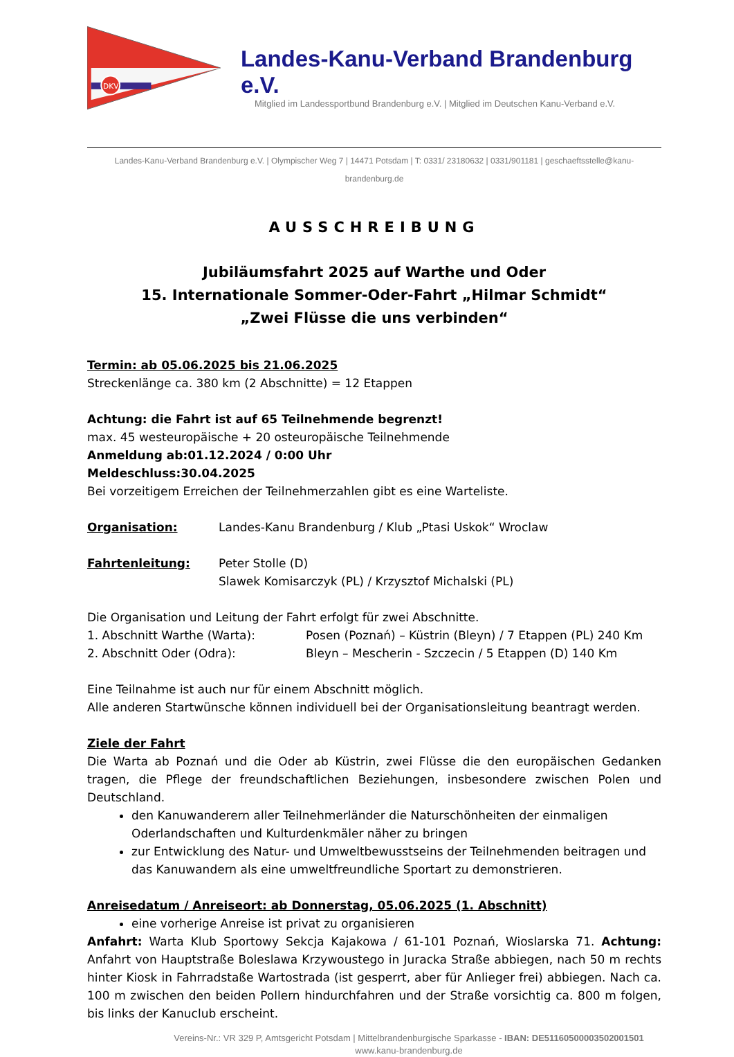DKV
Landes-Kanu-Verband Brandenburg e.V.
Mitglied im Landessportbund Brandenburg e.V. | Mitglied im Deutschen Kanu-Verband e.V.
Landes-Kanu-Verband Brandenburg e.V. | Olympischer Weg 7 | 14471 Potsdam | T: 0331/ 23180632 | 0331/901181 | geschaeftsstelle@kanu-brandenburg.de
AUSSCHREIBUNG
Jubiläumsfahrt 2025 auf Warthe und Oder
15. Internationale Sommer-Oder-Fahrt „Hilmar Schmidt“
„Zwei Flüsse die uns verbinden“
Termin: ab 05.06.2025 bis 21.06.2025
Streckenlänge ca. 380 km (2 Abschnitte) = 12 Etappen
Achtung: die Fahrt ist auf 65 Teilnehmende begrenzt!
max. 45 westeuropäische + 20 osteuropäische Teilnehmende
Anmeldung ab: 01.12.2024 / 0:00 Uhr
Meldeschluss: 30.04.2025
Bei vorzeitigem Erreichen der Teilnehmerzahlen gibt es eine Warteliste.
Organisation: Landes-Kanu Brandenburg / Klub „Ptasi Uskok“ Wroclaw
Fahrtenleitung: Peter Stolle (D)
Slawek Komisarczyk (PL) / Krzysztof Michalski (PL)
Die Organisation und Leitung der Fahrt erfolgt für zwei Abschnitte.
1. Abschnitt Warthe (Warta): Posen (Poznań) – Küstrin (Bleyn) / 7 Etappen (PL) 240 Km
2. Abschnitt Oder (Odra): Bleyn – Mescherin - Szczecin / 5 Etappen (D) 140 Km
Eine Teilnahme ist auch nur für einem Abschnitt möglich.
Alle anderen Startwünsche können individuell bei der Organisationsleitung beantragt werden.
Ziele der Fahrt
Die Warta ab Poznań und die Oder ab Küstrin, zwei Flüsse die den europäischen Gedanken tragen, die Pflege der freundschaftlichen Beziehungen, insbesondere zwischen Polen und Deutschland.
den Kanuwanderern aller Teilnehmerländer die Naturschönheiten der einmaligen Oderlandschaften und Kulturdenkmäler näher zu bringen
zur Entwicklung des Natur- und Umweltbewusstseins der Teilnehmenden beitragen und das Kanuwandern als eine umweltfreundliche Sportart zu demonstrieren.
Anreisedatum / Anreiseort: ab Donnerstag, 05.06.2025 (1. Abschnitt)
eine vorherige Anreise ist privat zu organisieren
Anfahrt: Warta Klub Sportowy Sekcja Kajakowa / 61-101 Poznań, Wioslarska 71. Achtung: Anfahrt von Hauptstraße Boleslawa Krzywoustego in Juracka Straße abbiegen, nach 50 m rechts hinter Kiosk in Fahrradstaße Wartostrada (ist gesperrt, aber für Anlieger frei) abbiegen. Nach ca. 100 m zwischen den beiden Pollern hindurchfahren und der Straße vorsichtig ca. 800 m folgen, bis links der Kanuclub erscheint.
Vereins-Nr.: VR 329 P, Amtsgericht Potsdam | Mittelbrandenburgische Sparkasse - IBAN: DE51160500003502001501
www.kanu-brandenburg.de